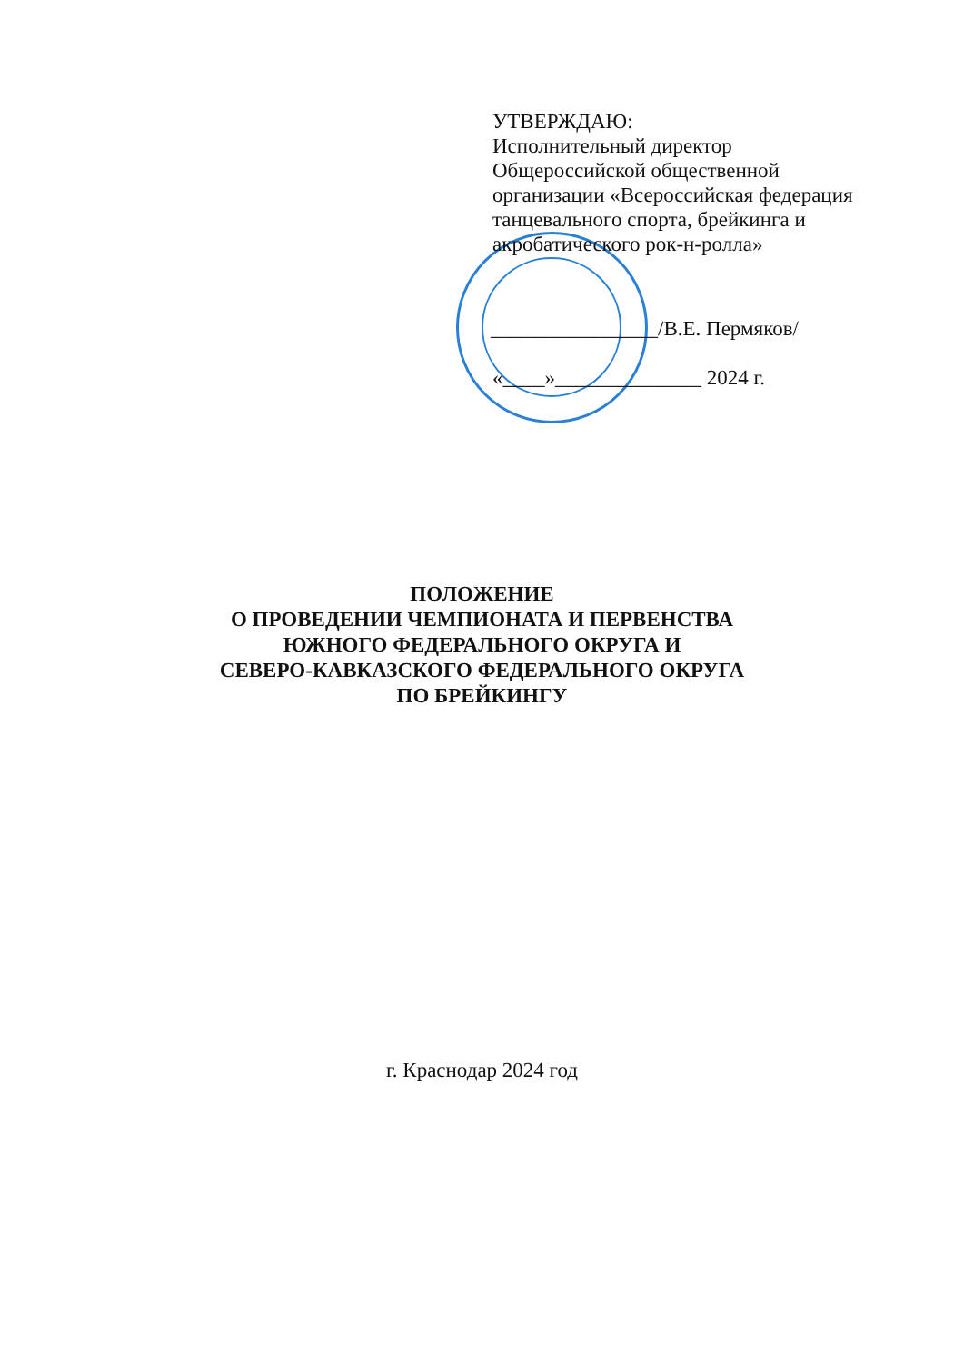УТВЕРЖДАЮ:
Исполнительный директор
Общероссийской общественной
организации «Всероссийская федерация
танцевального спорта, брейкинга и
акробатического рок-н-ролла»
________________/В.Е. Пермяков/
«____»______________ 2024 г.
ПОЛОЖЕНИЕ
О ПРОВЕДЕНИИ ЧЕМПИОНАТА И ПЕРВЕНСТВА
ЮЖНОГО ФЕДЕРАЛЬНОГО ОКРУГА И
СЕВЕРО-КАВКАЗСКОГО ФЕДЕРАЛЬНОГО ОКРУГА
ПО БРЕЙКИНГУ
г. Краснодар 2024 год